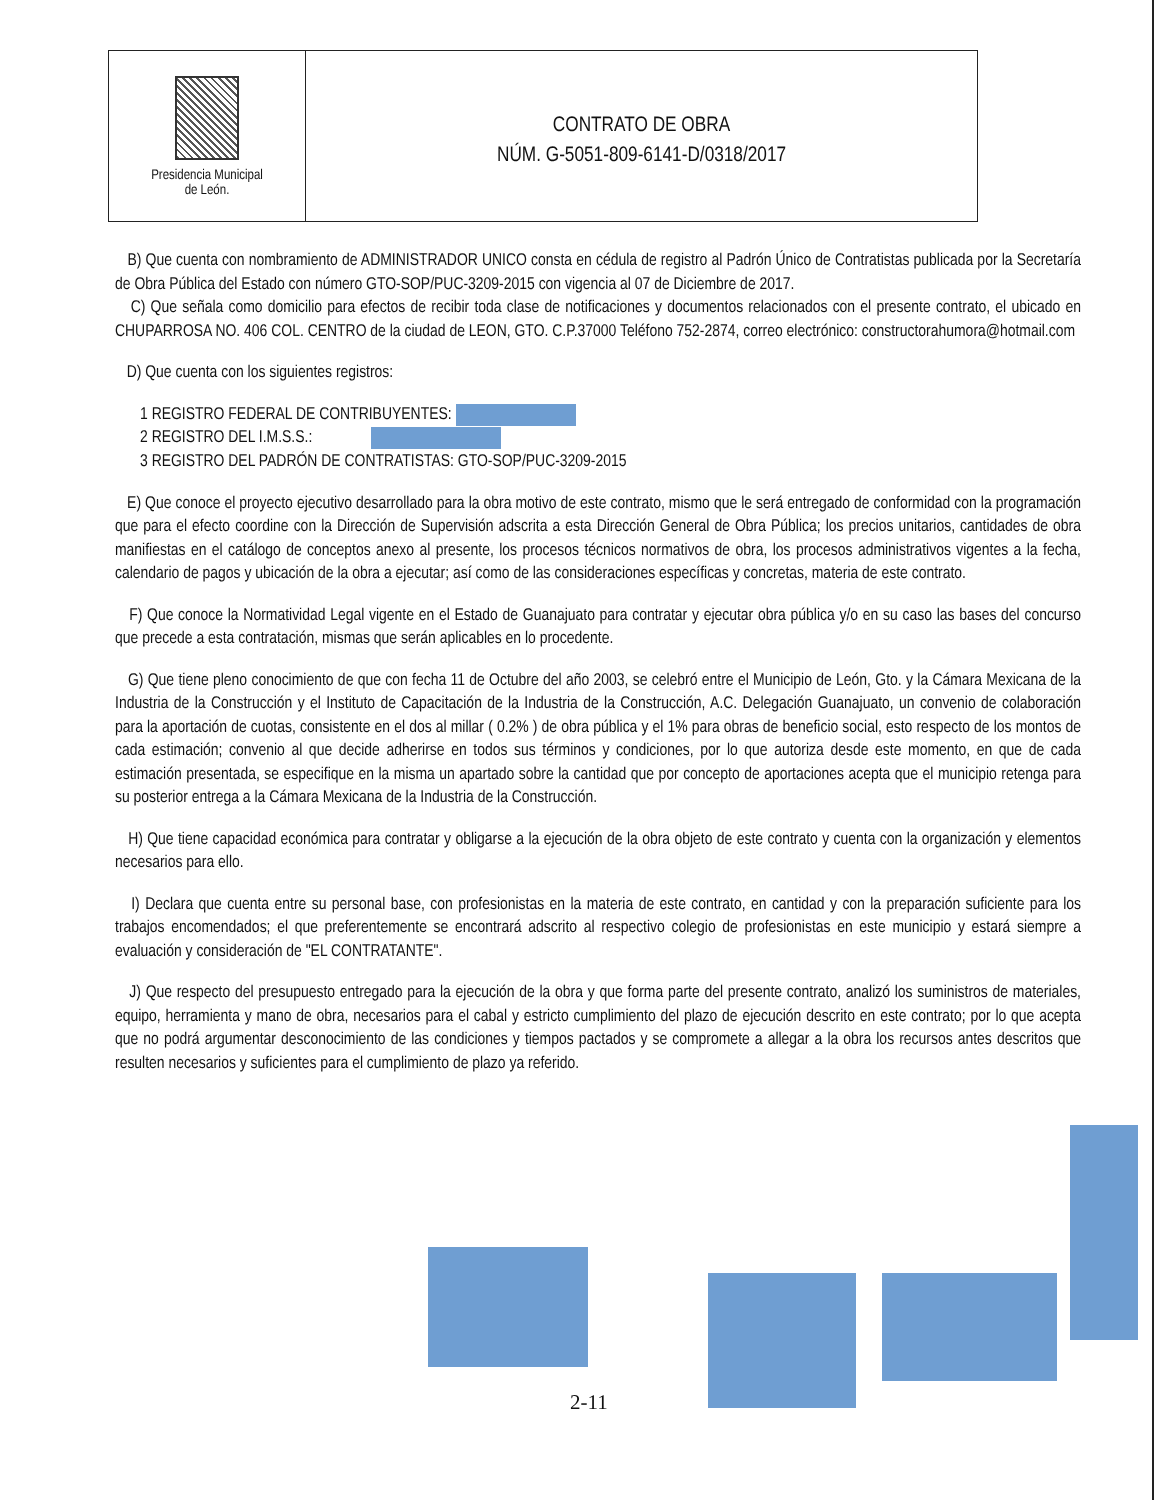Presidencia Municipal
de León.
CONTRATO DE OBRA
NÚM. G-5051-809-6141-D/0318/2017
B) Que cuenta con nombramiento de ADMINISTRADOR UNICO consta en cédula de registro al Padrón Único de Contratistas publicada por la Secretaría de Obra Pública del Estado con número GTO-SOP/PUC-3209-2015 con vigencia al 07 de Diciembre de 2017.
C) Que señala como domicilio para efectos de recibir toda clase de notificaciones y documentos relacionados con el presente contrato, el ubicado en CHUPARROSA NO. 406 COL. CENTRO de la ciudad de LEON, GTO. C.P.37000 Teléfono 752-2874, correo electrónico: constructorahumora@hotmail.com
D) Que cuenta con los siguientes registros:
1 REGISTRO FEDERAL DE CONTRIBUYENTES:
2 REGISTRO DEL I.M.S.S.:
3 REGISTRO DEL PADRÓN DE CONTRATISTAS: GTO-SOP/PUC-3209-2015
E) Que conoce el proyecto ejecutivo desarrollado para la obra motivo de este contrato, mismo que le será entregado de conformidad con la programación que para el efecto coordine con la Dirección de Supervisión adscrita a esta Dirección General de Obra Pública; los precios unitarios, cantidades de obra manifiestas en el catálogo de conceptos anexo al presente, los procesos técnicos normativos de obra, los procesos administrativos vigentes a la fecha, calendario de pagos y ubicación de la obra a ejecutar; así como de las consideraciones específicas y concretas, materia de este contrato.
F) Que conoce la Normatividad Legal vigente en el Estado de Guanajuato para contratar y ejecutar obra pública y/o en su caso las bases del concurso que precede a esta contratación, mismas que serán aplicables en lo procedente.
G) Que tiene pleno conocimiento de que con fecha 11 de Octubre del año 2003, se celebró entre el Municipio de León, Gto. y la Cámara Mexicana de la Industria de la Construcción y el Instituto de Capacitación de la Industria de la Construcción, A.C. Delegación Guanajuato, un convenio de colaboración para la aportación de cuotas, consistente en el dos al millar ( 0.2% ) de obra pública y el 1% para obras de beneficio social, esto respecto de los montos de cada estimación; convenio al que decide adherirse en todos sus términos y condiciones, por lo que autoriza desde este momento, en que de cada estimación presentada, se especifique en la misma un apartado sobre la cantidad que por concepto de aportaciones acepta que el municipio retenga para su posterior entrega a la Cámara Mexicana de la Industria de la Construcción.
H) Que tiene capacidad económica para contratar y obligarse a la ejecución de la obra objeto de este contrato y cuenta con la organización y elementos necesarios para ello.
I) Declara que cuenta entre su personal base, con profesionistas en la materia de este contrato, en cantidad y con la preparación suficiente para los trabajos encomendados; el que preferentemente se encontrará adscrito al respectivo colegio de profesionistas en este municipio y estará siempre a evaluación y consideración de "EL CONTRATANTE".
J) Que respecto del presupuesto entregado para la ejecución de la obra y que forma parte del presente contrato, analizó los suministros de materiales, equipo, herramienta y mano de obra, necesarios para el cabal y estricto cumplimiento del plazo de ejecución descrito en este contrato; por lo que acepta que no podrá argumentar desconocimiento de las condiciones y tiempos pactados y se compromete a allegar a la obra los recursos antes descritos que resulten necesarios y suficientes para el cumplimiento de plazo ya referido.
2-11